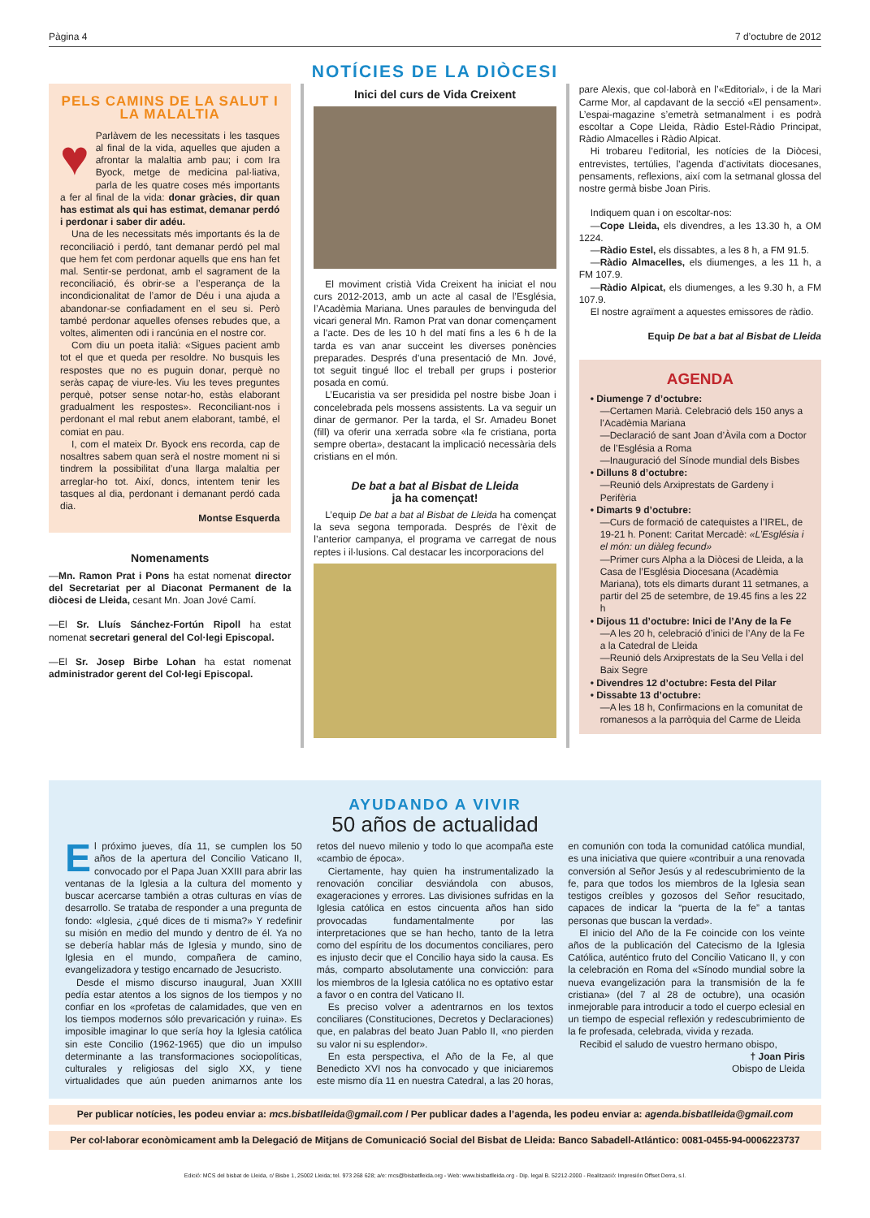Pàgina 4 7 d’octubre de 2012
NOTÍCIES DE LA DIÒCESI
PELS CAMINS DE LA SALUT I LA MALALTIA
♥ Parlàvem de les necessitats i les tasques al final de la vida, aquelles que ajuden a afrontar la malaltia amb pau; i com Ira Byock, metge de medicina pal·liativa, parla de les quatre coses més importants a fer al final de la vida: donar gràcies, dir quan has estimat als qui has estimat, demanar perdó i perdonar i saber dir adéu.
Una de les necessitats més importants és la de reconciliació i perdó, tant demanar perdó pel mal que hem fet com perdonar aquells que ens han fet mal. Sentir-se perdonat, amb el sagrament de la reconciliació, és obrir-se a l’esperança de la incondicionalitat de l’amor de Déu i una ajuda a abandonar-se confiadament en el seu si. Però també perdonar aquelles ofenses rebudes que, a voltes, alimenten odi i rancúnia en el nostre cor.
Com diu un poeta italià: «Sigues pacient amb tot el que et queda per resoldre. No busquis les respostes que no es puguin donar, perquè no seràs capaç de viure-les. Viu les teves preguntes perquè, potser sense notar-ho, estàs elaborant gradualment les respostes». Reconciliant-nos i perdonant el mal rebut anem elaborant, també, el comiat en pau.
I, com el mateix Dr. Byock ens recorda, cap de nosaltres sabem quan serà el nostre moment ni si tindrem la possibilitat d’una llarga malaltia per arreglar-ho tot. Així, doncs, intentem tenir les tasques al dia, perdonant i demanant perdó cada dia.
Montse Esquerda
Nomenaments
—Mn. Ramon Prat i Pons ha estat nomenat director del Secretariat per al Diaconat Permanent de la diòcesi de Lleida, cesant Mn. Joan Jové Camí.
—El Sr. Lluís Sánchez-Fortún Ripoll ha estat nomenat secretari general del Col·legi Episcopal.
—El Sr. Josep Birbe Lohan ha estat nomenat administrador gerent del Col·legi Episcopal.
Inici del curs de Vida Creixent
El moviment cristià Vida Creixent ha iniciat el nou curs 2012-2013, amb un acte al casal de l’Església, l’Acadèmia Mariana. Unes paraules de benvinguda del vicari general Mn. Ramon Prat van donar començament a l’acte. Des de les 10 h del matí fins a les 6 h de la tarda es van anar succeint les diverses ponències preparades. Després d’una presentació de Mn. Jové, tot seguit tingué lloc el treball per grups i posterior posada en comú.
L’Eucaristia va ser presidida pel nostre bisbe Joan i concelebrada pels mossens assistents. La va seguir un dinar de germanor. Per la tarda, el Sr. Amadeu Bonet (fill) va oferir una xerrada sobre «la fe cristiana, porta sempre oberta», destacant la implicació necessària dels cristians en el món.
De bat a bat al Bisbat de Lleida
ja ha començat!
L’equip De bat a bat al Bisbat de Lleida ha començat la seva segona temporada. Després de l’èxit de l’anterior campanya, el programa ve carregat de nous reptes i il·lusions. Cal destacar les incorporacions del
pare Alexis, que col·laborà en l’«Editorial», i de la Mari Carme Mor, al capdavant de la secció «El pensament». L’espai-magazine s’emetrà setmanalment i es podrà escoltar a Cope Lleida, Ràdio Estel-Ràdio Principat, Ràdio Almacelles i Ràdio Alpicat.
Hi trobareu l’editorial, les notícies de la Diòcesi, entrevistes, tertúlies, l’agenda d’activitats diocesanes, pensaments, reflexions, així com la setmanal glossa del nostre germà bisbe Joan Piris.
Indiquem quan i on escoltar-nos:
—Cope Lleida, els divendres, a les 13.30 h, a OM 1224.
—Ràdio Estel, els dissabtes, a les 8 h, a FM 91.5.
—Ràdio Almacelles, els diumenges, a les 11 h, a FM 107.9.
—Ràdio Alpicat, els diumenges, a les 9.30 h, a FM 107.9.
El nostre agraïment a aquestes emissores de ràdio.
Equip De bat a bat al Bisbat de Lleida
AGENDA
• Diumenge 7 d’octubre:
—Certamen Marià. Celebració dels 150 anys a l’Acadèmia Mariana
—Declaració de sant Joan d’Àvila com a Doctor de l’Església a Roma
—Inauguració del Sínode mundial dels Bisbes
• Dilluns 8 d’octubre:
—Reunió dels Arxiprestats de Gardeny i Perifèria
• Dimarts 9 d’octubre:
—Curs de formació de catequistes a l’IREL, de 19-21 h. Ponent: Caritat Mercadè: «L’Església i el món: un diàleg fecund»
—Primer curs Alpha a la Diòcesi de Lleida, a la Casa de l’Església Diocesana (Acadèmia Mariana), tots els dimarts durant 11 setmanes, a partir del 25 de setembre, de 19.45 fins a les 22 h
• Dijous 11 d’octubre: Inici de l’Any de la Fe
—A les 20 h, celebració d’inici de l’Any de la Fe a la Catedral de Lleida
—Reunió dels Arxiprestats de la Seu Vella i del Baix Segre
• Divendres 12 d’octubre: Festa del Pilar
• Dissabte 13 d’octubre:
—A les 18 h, Confirmacions en la comunitat de romanesos a la parròquia del Carme de Lleida
AYUDANDO A VIVIR
50 años de actualidad
El próximo jueves, día 11, se cumplen los 50 años de la apertura del Concilio Vaticano II, convocado por el Papa Juan XXIII para abrir las ventanas de la Iglesia a la cultura del momento y buscar acercarse también a otras culturas en vías de desarrollo. Se trataba de responder a una pregunta de fondo: «Iglesia, ¿qué dices de ti misma?» Y redefinir su misión en medio del mundo y dentro de él. Ya no se debería hablar más de Iglesia y mundo, sino de Iglesia en el mundo, compañera de camino, evangelizadora y testigo encarnado de Jesucristo.
Desde el mismo discurso inaugural, Juan XXIII pedía estar atentos a los signos de los tiempos y no confiar en los «profetas de calamidades, que ven en los tiempos modernos sólo prevaricación y ruina». Es imposible imaginar lo que sería hoy la Iglesia católica sin este Concilio (1962-1965) que dio un impulso determinante a las transformaciones sociopolíticas, culturales y religiosas del siglo XX, y tiene virtualidades que aún pueden animarnos ante los retos del nuevo milenio y todo lo que acompaña este «cambio de época».
Ciertamente, hay quien ha instrumentalizado la renovación conciliar desviándola con abusos, exageraciones y errores. Las divisiones sufridas en la Iglesia católica en estos cincuenta años han sido provocadas fundamentalmente por las interpretaciones que se han hecho, tanto de la letra como del espíritu de los documentos conciliares, pero es injusto decir que el Concilio haya sido la causa. Es más, comparto absolutamente una convicción: para los miembros de la Iglesia católica no es optativo estar a favor o en contra del Vaticano II.
Es preciso volver a adentrarnos en los textos conciliares (Constituciones, Decretos y Declaraciones) que, en palabras del beato Juan Pablo II, «no pierden su valor ni su esplendor».
En esta perspectiva, el Año de la Fe, al que Benedicto XVI nos ha convocado y que iniciaremos este mismo día 11 en nuestra Catedral, a las 20 horas, en comunión con toda la comunidad católica mundial, es una iniciativa que quiere «contribuir a una renovada conversión al Señor Jesús y al redescubrimiento de la fe, para que todos los miembros de la Iglesia sean testigos creíbles y gozosos del Señor resucitado, capaces de indicar la “puerta de la fe” a tantas personas que buscan la verdad».
El inicio del Año de la Fe coincide con los veinte años de la publicación del Catecismo de la Iglesia Católica, auténtico fruto del Concilio Vaticano II, y con la celebración en Roma del «Sínodo mundial sobre la nueva evangelización para la transmisión de la fe cristiana» (del 7 al 28 de octubre), una ocasión inmejorable para introducir a todo el cuerpo eclesial en un tiempo de especial reflexión y redescubrimiento de la fe profesada, celebrada, vivida y rezada.
Recibid el saludo de vuestro hermano obispo,
† Joan Piris
Obispo de Lleida
Per publicar notícies, les podeu enviar a: mcs.bisbatlleida@gmail.com / Per publicar dades a l’agenda, les podeu enviar a: agenda.bisbatlleida@gmail.com
Per col·laborar econòmicament amb la Delegació de Mitjans de Comunicació Social del Bisbat de Lleida: Banco Sabadell-Atlántico: 0081-0455-94-0006223737
Edició: MCS del bisbat de Lleida, c/ Bisbe 1, 25002 Lleida; tel. 973 268 628; a/e: mcs@bisbatlleida.org - Web: www.bisbatlleida.org - Dip. legal B. 52212-2000 - Realització: Impresión Offset Derra, s.l.